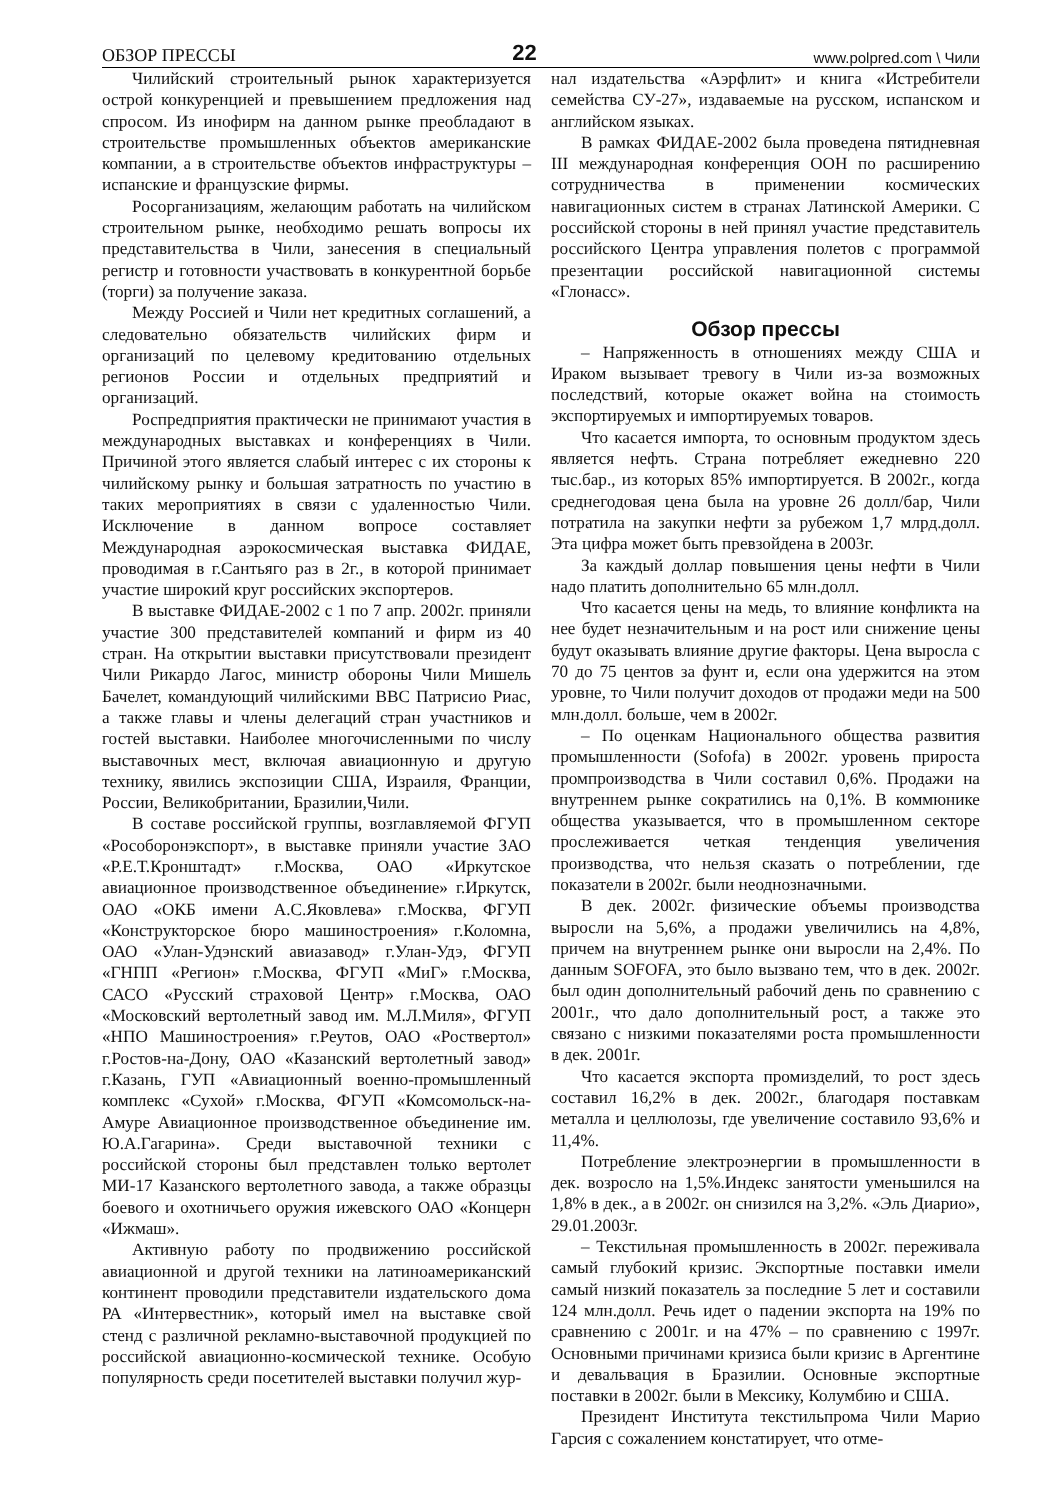ОБЗОР ПРЕССЫ 22 www.polpred.com \ Чили
Чилийский строительный рынок характеризуется острой конкуренцией и превышением предложения над спросом. Из инофирм на данном рынке преобладают в строительстве промышленных объектов американские компании, а в строительстве объектов инфраструктуры – испанские и французские фирмы.
Росорганизациям, желающим работать на чилийском строительном рынке, необходимо решать вопросы их представительства в Чили, занесения в специальный регистр и готовности участвовать в конкурентной борьбе (торги) за получение заказа.
Между Россией и Чили нет кредитных соглашений, а следовательно обязательств чилийских фирм и организаций по целевому кредитованию отдельных регионов России и отдельных предприятий и организаций.
Роспредприятия практически не принимают участия в международных выставках и конференциях в Чили. Причиной этого является слабый интерес с их стороны к чилийскому рынку и большая затратность по участию в таких мероприятиях в связи с удаленностью Чили. Исключение в данном вопросе составляет Международная аэрокосмическая выставка ФИДАЕ, проводимая в г.Сантьяго раз в 2г., в которой принимает участие широкий круг российских экспортеров.
В выставке ФИДАЕ-2002 с 1 по 7 апр. 2002г. приняли участие 300 представителей компаний и фирм из 40 стран. На открытии выставки присутствовали президент Чили Рикардо Лагос, министр обороны Чили Мишель Бачелет, командующий чилийскими ВВС Патрисио Риас, а также главы и члены делегаций стран участников и гостей выставки. Наиболее многочисленными по числу выставочных мест, включая авиационную и другую технику, явились экспозиции США, Израиля, Франции, России, Великобритании, Бразилии,Чили.
В составе российской группы, возглавляемой ФГУП «Рособоронэкспорт», в выставке приняли участие ЗАО «Р.Е.Т.Кронштадт» г.Москва, ОАО «Иркутское авиационное производственное объединение» г.Иркутск, ОАО «ОКБ имени А.С.Яковлева» г.Москва, ФГУП «Конструкторское бюро машиностроения» г.Коломна, ОАО «Улан-Удэнский авиазавод» г.Улан-Удэ, ФГУП «ГНПП «Регион» г.Москва, ФГУП «МиГ» г.Москва, САСО «Русский страховой Центр» г.Москва, ОАО «Московский вертолетный завод им. М.Л.Миля», ФГУП «НПО Машиностроения» г.Реутов, ОАО «Роствертол» г.Ростов-на-Дону, ОАО «Казанский вертолетный завод» г.Казань, ГУП «Авиационный военно-промышленный комплекс «Сухой» г.Москва, ФГУП «Комсомольск-на-Амуре Авиационное производственное объединение им. Ю.А.Гагарина». Среди выставочной техники с российской стороны был представлен только вертолет МИ-17 Казанского вертолетного завода, а также образцы боевого и охотничьего оружия ижевского ОАО «Концерн «Ижмаш».
Активную работу по продвижению российской авиационной и другой техники на латиноамериканский континент проводили представители издательского дома РА «Интервестник», который имел на выставке свой стенд с различной рекламно-выставочной продукцией по российской авиационно-космической технике. Особую популярность среди посетителей выставки получил жур-
нал издательства «Аэрфлит» и книга «Истребители семейства СУ-27», издаваемые на русском, испанском и английском языках.
В рамках ФИДАЕ-2002 была проведена пятидневная III международная конференция ООН по расширению сотрудничества в применении космических навигационных систем в странах Латинской Америки. С российской стороны в ней принял участие представитель российского Центра управления полетов с программой презентации российской навигационной системы «Глонасс».
Обзор прессы
– Напряженность в отношениях между США и Ираком вызывает тревогу в Чили из-за возможных последствий, которые окажет война на стоимость экспортируемых и импортируемых товаров.
Что касается импорта, то основным продуктом здесь является нефть. Страна потребляет ежедневно 220 тыс.бар., из которых 85% импортируется. В 2002г., когда среднегодовая цена была на уровне 26 долл/бар, Чили потратила на закупки нефти за рубежом 1,7 млрд.долл. Эта цифра может быть превзойдена в 2003г.
За каждый доллар повышения цены нефти в Чили надо платить дополнительно 65 млн.долл.
Что касается цены на медь, то влияние конфликта на нее будет незначительным и на рост или снижение цены будут оказывать влияние другие факторы. Цена выросла с 70 до 75 центов за фунт и, если она удержится на этом уровне, то Чили получит доходов от продажи меди на 500 млн.долл. больше, чем в 2002г.
– По оценкам Национального общества развития промышленности (Sofofa) в 2002г. уровень прироста промпроизводства в Чили составил 0,6%. Продажи на внутреннем рынке сократились на 0,1%. В коммюнике общества указывается, что в промышленном секторе прослеживается четкая тенденция увеличения производства, что нельзя сказать о потреблении, где показатели в 2002г. были неоднозначными.
В дек. 2002г. физические объемы производства выросли на 5,6%, а продажи увеличились на 4,8%, причем на внутреннем рынке они выросли на 2,4%. По данным SOFOFA, это было вызвано тем, что в дек. 2002г. был один дополнительный рабочий день по сравнению с 2001г., что дало дополнительный рост, а также это связано с низкими показателями роста промышленности в дек. 2001г.
Что касается экспорта промизделий, то рост здесь составил 16,2% в дек. 2002г., благодаря поставкам металла и целлюлозы, где увеличение составило 93,6% и 11,4%.
Потребление электроэнергии в промышленности в дек. возросло на 1,5%.Индекс занятости уменьшился на 1,8% в дек., а в 2002г. он снизился на 3,2%. «Эль Диарио», 29.01.2003г.
– Текстильная промышленность в 2002г. переживала самый глубокий кризис. Экспортные поставки имели самый низкий показатель за последние 5 лет и составили 124 млн.долл. Речь идет о падении экспорта на 19% по сравнению с 2001г. и на 47% – по сравнению с 1997г. Основными причинами кризиса были кризис в Аргентине и девальвация в Бразилии. Основные экспортные поставки в 2002г. были в Мексику, Колумбию и США.
Президент Института текстильпрома Чили Марио Гарсия с сожалением констатирует, что отме-